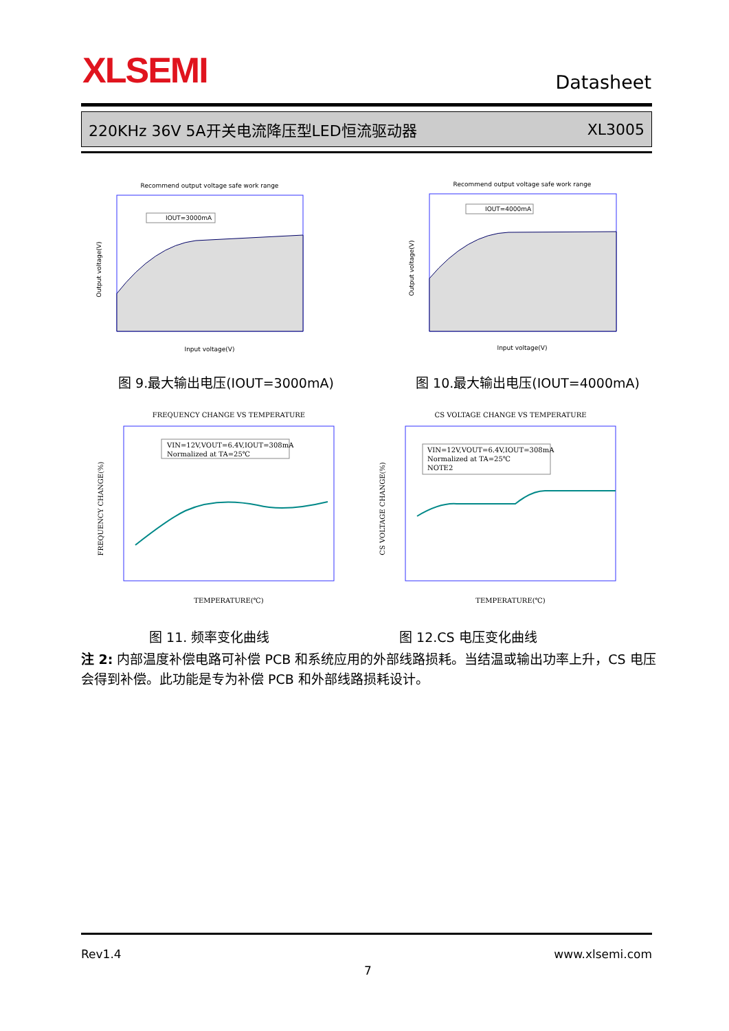XLSEMI Datasheet
220KHz 36V 5A开关电流降压型LED恒流驱动器 XL3005
Recommend output voltage safe work range
IOUT=3000mA
Input voltage(V)
Output voltage(V)
Recommend output voltage safe work range
IOUT=4000mA
Input voltage(V)
Output voltage(V)
图 9.最大输出电压(IOUT=3000mA) 图 10.最大输出电压(IOUT=4000mA)
FREQUENCY CHANGE VS TEMPERATURE
VIN=12V,VOUT=6.4V,IOUT=308mA
Normalized at TA=25℃
TEMPERATURE(℃)
FREQUENCY CHANGE(%)
CS VOLTAGE CHANGE VS TEMPERATURE
VIN=12V,VOUT=6.4V,IOUT=308mA
Normalized at TA=25℃
NOTE2
TEMPERATURE(℃)
CS VOLTAGE CHANGE(%)
图 11. 频率变化曲线 图 12.CS 电压变化曲线
注 2: 内部温度补偿电路可补偿 PCB 和系统应用的外部线路损耗。当结温或输出功率上升，CS 电压会得到补偿。此功能是专为补偿 PCB 和外部线路损耗设计。
Rev1.4 www.xlsemi.com
7